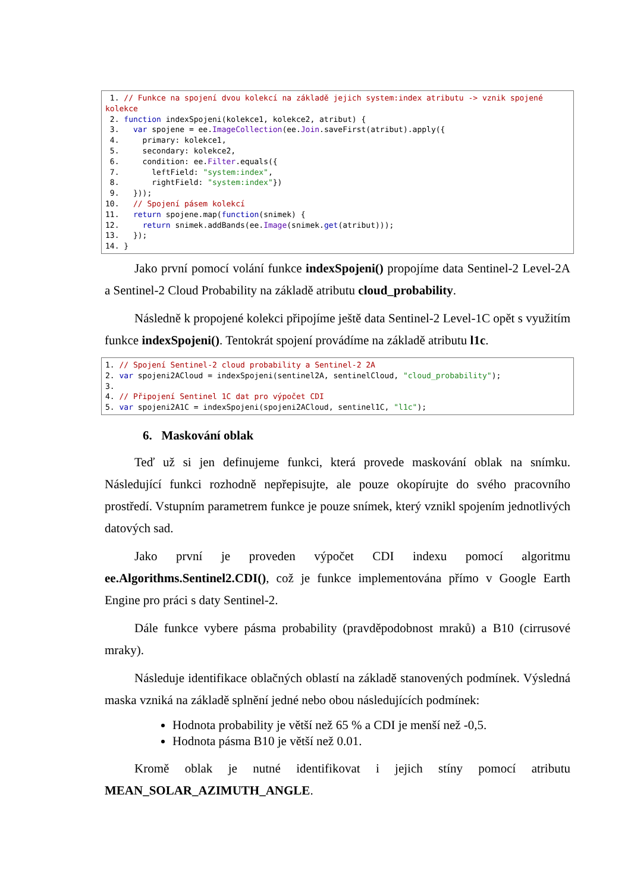1. // Funkce na spojení dvou kolekcí na základě jejich system:index atributu -> vznik spojené kolekce
 2. function indexSpojeni(kolekce1, kolekce2, atribut) {
 3.   var spojene = ee.ImageCollection(ee.Join.saveFirst(atribut).apply({
 4.     primary: kolekce1,
 5.     secondary: kolekce2,
 6.     condition: ee.Filter.equals({
 7.       leftField: "system:index",
 8.       rightField: "system:index"})
 9.   }));
10.   // Spojení pásem kolekcí
11.   return spojene.map(function(snimek) {
12.     return snimek.addBands(ee.Image(snimek.get(atribut)));
13.   });
14. }
Jako první pomocí volání funkce indexSpojeni() propojíme data Sentinel-2 Level-2A a Sentinel-2 Cloud Probability na základě atributu cloud_probability.
Následně k propojené kolekci připojíme ještě data Sentinel-2 Level-1C opět s využitím funkce indexSpojeni(). Tentokrát spojení provádíme na základě atributu l1c.
1. // Spojení Sentinel-2 cloud probability a Sentinel-2 2A
2. var spojeni2ACloud = indexSpojeni(sentinel2A, sentinelCloud, "cloud_probability");
3.
4. // Připojení Sentinel 1C dat pro výpočet CDI
5. var spojeni2A1C = indexSpojeni(spojeni2ACloud, sentinel1C, "l1c");
6. Maskování oblak
Teď už si jen definujeme funkci, která provede maskování oblak na snímku. Následující funkci rozhodně nepřepisujte, ale pouze okopírujte do svého pracovního prostředí. Vstupním parametrem funkce je pouze snímek, který vznikl spojením jednotlivých datových sad.
Jako první je proveden výpočet CDI indexu pomocí algoritmu ee.Algorithms.Sentinel2.CDI(), což je funkce implementována přímo v Google Earth Engine pro práci s daty Sentinel-2.
Dále funkce vybere pásma probability (pravděpodobnost mraků) a B10 (cirrusové mraky).
Následuje identifikace oblačných oblastí na základě stanovených podmínek. Výsledná maska vzniká na základě splnění jedné nebo obou následujících podmínek:
Hodnota probability je větší než 65 % a CDI je menší než -0,5.
Hodnota pásma B10 je větší než 0.01.
Kromě oblak je nutné identifikovat i jejich stíny pomocí atributu MEAN_SOLAR_AZIMUTH_ANGLE.